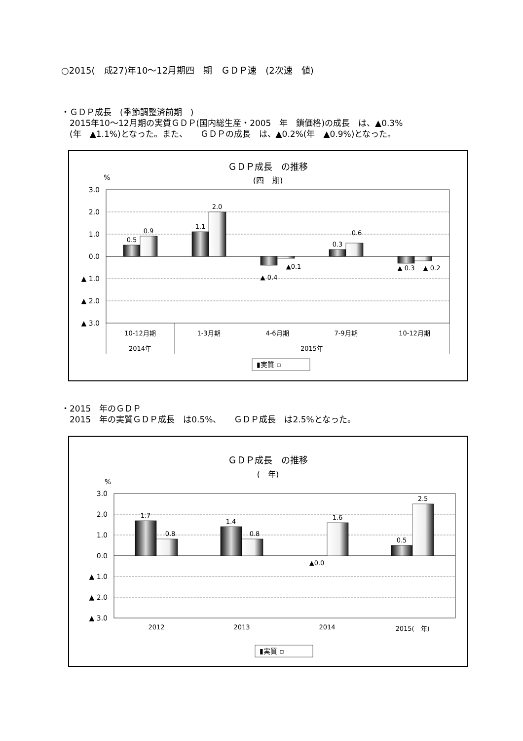○2015(　成27)年10～12月期四　期　ＧＤＰ速　(2次速　値)
・ＧＤＰ成長　(季節調整済前期　)
　2015年10～12月期の実質ＧＤＰ(国内総生産・2005　年　鎖価格)の成長　は、▲0.3%
　(年　▲1.1%)となった。また、　　ＧＤＰの成長　は、▲0.2%(年　▲0.9%)となった。
ＧＤＰ成長　の推移
(四　期)
%
3.0
2.0
1.0
0.0
▲ 1.0
▲ 2.0
▲ 3.0
0.5
0.9
1.1
2.0
▲ 0.4
▲0.1
0.3
0.6
▲ 0.3
▲ 0.2
10-12月期
1-3月期
4-6月期
7-9月期
10-12月期
2014年
2015年
▮実質 ▫
・2015　年のＧＤＰ
　2015　年の実質ＧＤＰ成長　は0.5%、　　ＧＤＰ成長　は2.5%となった。
ＧＤＰ成長　の推移
(　年)
%
3.0
2.0
1.0
0.0
▲ 1.0
▲ 2.0
▲ 3.0
1.7
0.8
1.4
0.8
▲0.0
1.6
0.5
2.5
2012
2013
2014
2015(　年)
▮実質 ▫